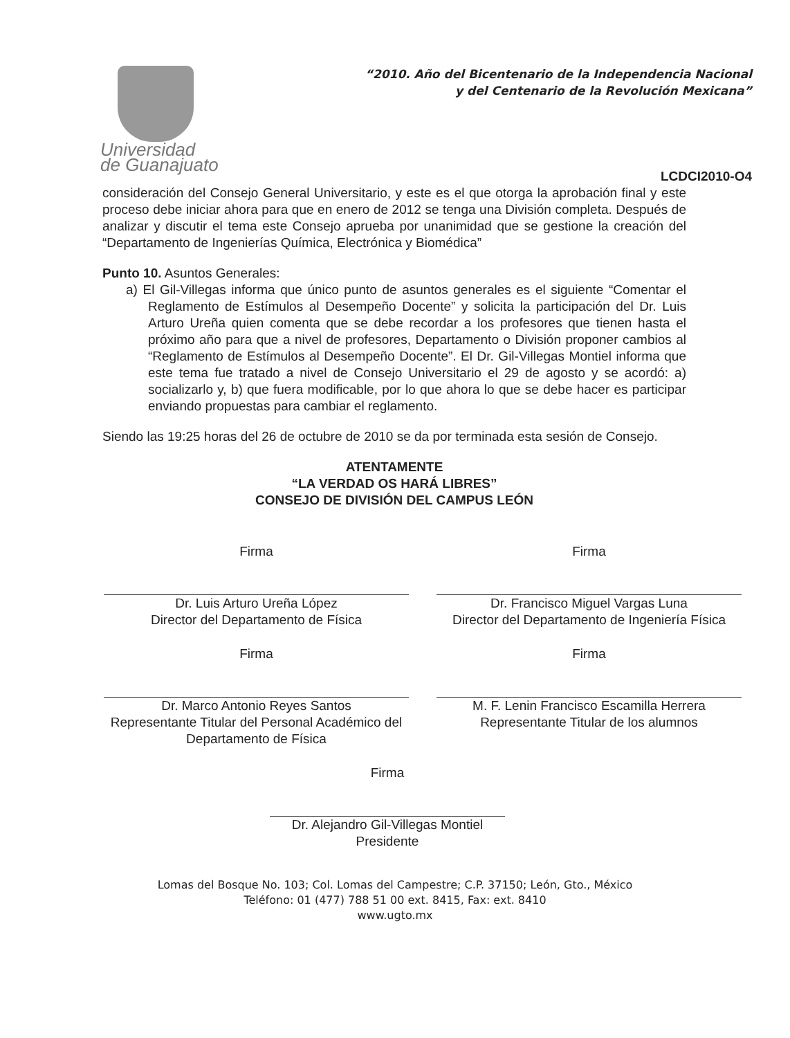Universidad
de Guanajuato
“2010. Año del Bicentenario de la Independencia Nacional
y del Centenario de la Revolución Mexicana”
LCDCI2010-O4
consideración del Consejo General Universitario, y este es el que otorga la aprobación final y este proceso debe iniciar ahora para que en enero de 2012 se tenga una División completa. Después de analizar y discutir el tema este Consejo aprueba por unanimidad que se gestione la creación del “Departamento de Ingenierías Química, Electrónica y Biomédica”
Punto 10. Asuntos Generales:
a) El Gil-Villegas informa que único punto de asuntos generales es el siguiente “Comentar el Reglamento de Estímulos al Desempeño Docente” y solicita la participación del Dr. Luis Arturo Ureña quien comenta que se debe recordar a los profesores que tienen hasta el próximo año para que a nivel de profesores, Departamento o División proponer cambios al “Reglamento de Estímulos al Desempeño Docente”. El Dr. Gil-Villegas Montiel informa que este tema fue tratado a nivel de Consejo Universitario el 29 de agosto y se acordó: a) socializarlo y, b) que fuera modificable, por lo que ahora lo que se debe hacer es participar enviando propuestas para cambiar el reglamento.
Siendo las 19:25 horas del 26 de octubre de 2010 se da por terminada esta sesión de Consejo.
ATENTAMENTE
“LA VERDAD OS HARÁ LIBRES”
CONSEJO DE DIVISIÓN DEL CAMPUS LEÓN
Firma
Dr. Luis Arturo Ureña López
Director del Departamento de Física
Firma
Dr. Francisco Miguel Vargas Luna
Director del Departamento de Ingeniería Física
Firma
Dr. Marco Antonio Reyes Santos
Representante Titular del Personal Académico del Departamento de Física
Firma
M. F. Lenin Francisco Escamilla Herrera
Representante Titular de los alumnos
Firma
Dr. Alejandro Gil-Villegas Montiel
Presidente
Lomas del Bosque No. 103; Col. Lomas del Campestre; C.P. 37150; León, Gto., México
Teléfono: 01 (477) 788 51 00 ext. 8415, Fax: ext. 8410
www.ugto.mx